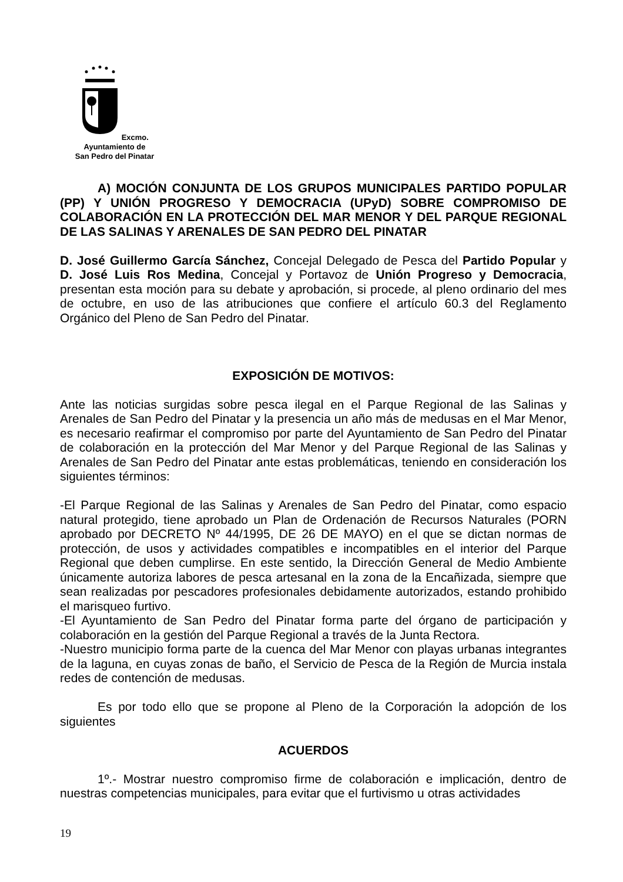Excmo. Ayuntamiento de
San Pedro del Pinatar
A) MOCIÓN CONJUNTA DE LOS GRUPOS MUNICIPALES PARTIDO POPULAR (PP) Y UNIÓN PROGRESO Y DEMOCRACIA (UPyD) SOBRE COMPROMISO DE COLABORACIÓN EN LA PROTECCIÓN DEL MAR MENOR Y DEL PARQUE REGIONAL DE LAS SALINAS Y ARENALES DE SAN PEDRO DEL PINATAR
D. José Guillermo García Sánchez, Concejal Delegado de Pesca del Partido Popular y D. José Luis Ros Medina, Concejal y Portavoz de Unión Progreso y Democracia, presentan esta moción para su debate y aprobación, si procede, al pleno ordinario del mes de octubre, en uso de las atribuciones que confiere el artículo 60.3 del Reglamento Orgánico del Pleno de San Pedro del Pinatar.
EXPOSICIÓN DE MOTIVOS:
Ante las noticias surgidas sobre pesca ilegal en el Parque Regional de las Salinas y Arenales de San Pedro del Pinatar y la presencia un año más de medusas en el Mar Menor, es necesario reafirmar el compromiso por parte del Ayuntamiento de San Pedro del Pinatar de colaboración en la protección del Mar Menor y del Parque Regional de las Salinas y Arenales de San Pedro del Pinatar ante estas problemáticas, teniendo en consideración los siguientes términos:
-El Parque Regional de las Salinas y Arenales de San Pedro del Pinatar, como espacio natural protegido, tiene aprobado un Plan de Ordenación de Recursos Naturales (PORN aprobado por DECRETO Nº 44/1995, DE 26 DE MAYO) en el que se dictan normas de protección, de usos y actividades compatibles e incompatibles en el interior del Parque Regional que deben cumplirse. En este sentido, la Dirección General de Medio Ambiente únicamente autoriza labores de pesca artesanal en la zona de la Encañizada, siempre que sean realizadas por pescadores profesionales debidamente autorizados, estando prohibido el marisqueo furtivo.
-El Ayuntamiento de San Pedro del Pinatar forma parte del órgano de participación y colaboración en la gestión del Parque Regional a través de la Junta Rectora.
-Nuestro municipio forma parte de la cuenca del Mar Menor con playas urbanas integrantes de la laguna, en cuyas zonas de baño, el Servicio de Pesca de la Región de Murcia instala redes de contención de medusas.
Es por todo ello que se propone al Pleno de la Corporación la adopción de los siguientes
ACUERDOS
1º.- Mostrar nuestro compromiso firme de colaboración e implicación, dentro de nuestras competencias municipales, para evitar que el furtivismo u otras actividades
19